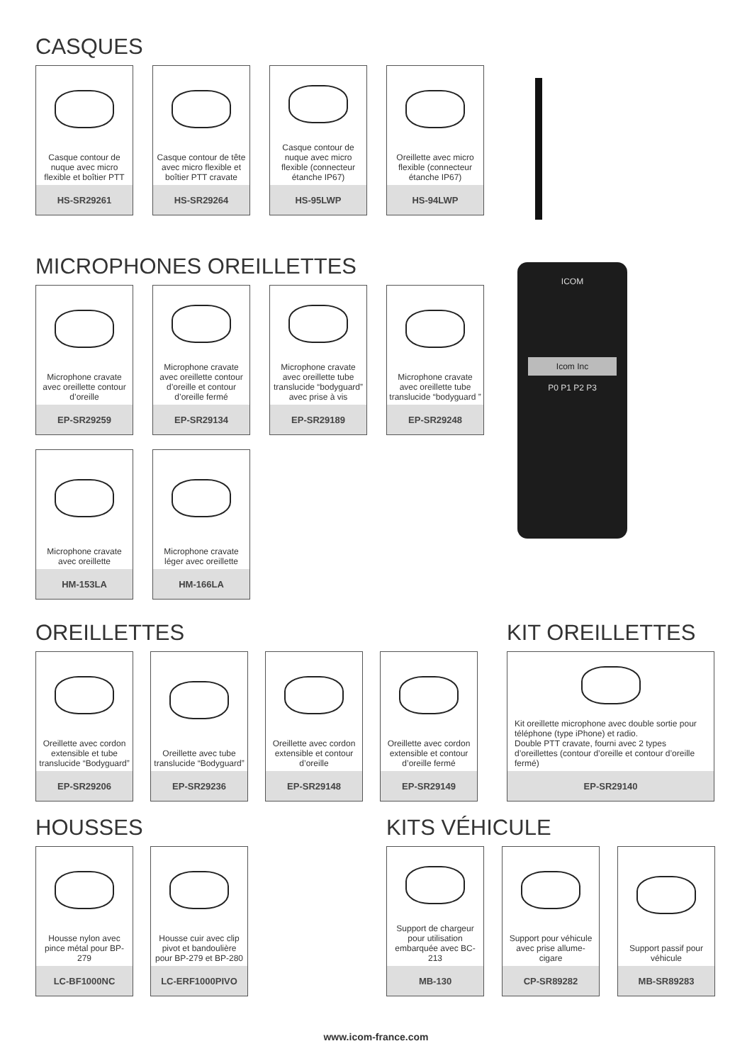CASQUES
Casque contour de nuque avec micro flexible et boîtier PTT
HS-SR29261
Casque contour de tête avec micro flexible et boîtier PTT cravate
HS-SR29264
Casque contour de nuque avec micro flexible (connecteur étanche IP67)
HS-95LWP
Oreillette avec micro flexible (connecteur étanche IP67)
HS-94LWP
MICROPHONES OREILLETTES
Microphone cravate avec oreillette contour d’oreille
EP-SR29259
Microphone cravate avec oreillette contour d’oreille et contour d’oreille fermé
EP-SR29134
Microphone cravate avec oreillette tube translucide “bodyguard” avec prise à vis
EP-SR29189
Microphone cravate avec oreillette tube translucide “bodyguard ”
EP-SR29248
Microphone cravate avec oreillette
HM-153LA
Microphone cravate léger avec oreillette
HM-166LA
ICOM
Icom Inc
P0 P1 P2 P3
OREILLETTES
Oreillette avec cordon extensible et tube translucide “Bodyguard”
EP-SR29206
Oreillette avec tube translucide “Bodyguard”
EP-SR29236
Oreillette avec cordon extensible et contour d’oreille
EP-SR29148
Oreillette avec cordon extensible et contour d’oreille fermé
EP-SR29149
KIT OREILLETTES
Kit oreillette microphone avec double sortie pour téléphone (type iPhone) et radio.
Double PTT cravate, fourni avec 2 types d’oreillettes (contour d’oreille et contour d’oreille fermé)
EP-SR29140
HOUSSES
Housse nylon avec pince métal pour BP-279
LC-BF1000NC
Housse cuir avec clip pivot et bandoulière pour BP-279 et BP-280
LC-ERF1000PIVO
KITS VÉHICULE
Support de chargeur pour utilisation embarquée avec BC-213
MB-130
Support pour véhicule avec prise allume-cigare
CP-SR89282
Support passif pour véhicule
MB-SR89283
www.icom-france.com